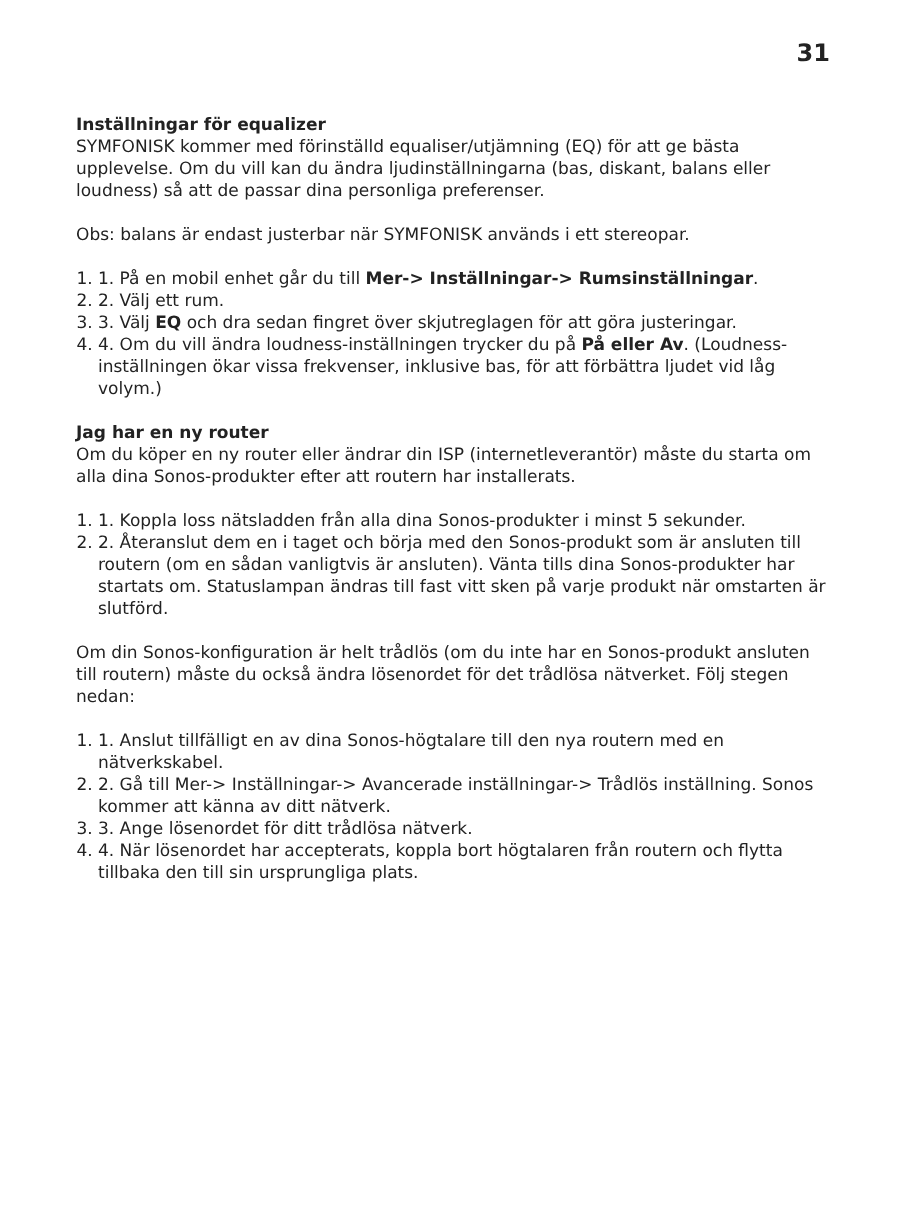31
Inställningar för equalizer
SYMFONISK kommer med förinställd equaliser/utjämning (EQ) för att ge bästa upplevelse. Om du vill kan du ändra ljudinställningarna (bas, diskant, balans eller loudness) så att de passar dina personliga preferenser.
Obs: balans är endast justerbar när SYMFONISK används i ett stereopar.
1. 1. På en mobil enhet går du till Mer-> Inställningar-> Rumsinställningar.
2. 2. Välj ett rum.
3. 3. Välj EQ och dra sedan fingret över skjutreglagen för att göra justeringar.
4. 4. Om du vill ändra loudness-inställningen trycker du på På eller Av. (Loudness-inställningen ökar vissa frekvenser, inklusive bas, för att förbättra ljudet vid låg volym.)
Jag har en ny router
Om du köper en ny router eller ändrar din ISP (internetleverantör) måste du starta om alla dina Sonos-produkter efter att routern har installerats.
1. 1. Koppla loss nätsladden från alla dina Sonos-produkter i minst 5 sekunder.
2. 2. Återanslut dem en i taget och börja med den Sonos-produkt som är ansluten till routern (om en sådan vanligtvis är ansluten). Vänta tills dina Sonos-produkter har startats om. Statuslampan ändras till fast vitt sken på varje produkt när omstarten är slutförd.
Om din Sonos-konfiguration är helt trådlös (om du inte har en Sonos-produkt ansluten till routern) måste du också ändra lösenordet för det trådlösa nätverket. Följ stegen nedan:
1. 1. Anslut tillfälligt en av dina Sonos-högtalare till den nya routern med en nätverkskabel.
2. 2. Gå till Mer-> Inställningar-> Avancerade inställningar-> Trådlös inställning. Sonos kommer att känna av ditt nätverk.
3. 3. Ange lösenordet för ditt trådlösa nätverk.
4. 4. När lösenordet har accepterats, koppla bort högtalaren från routern och flytta tillbaka den till sin ursprungliga plats.